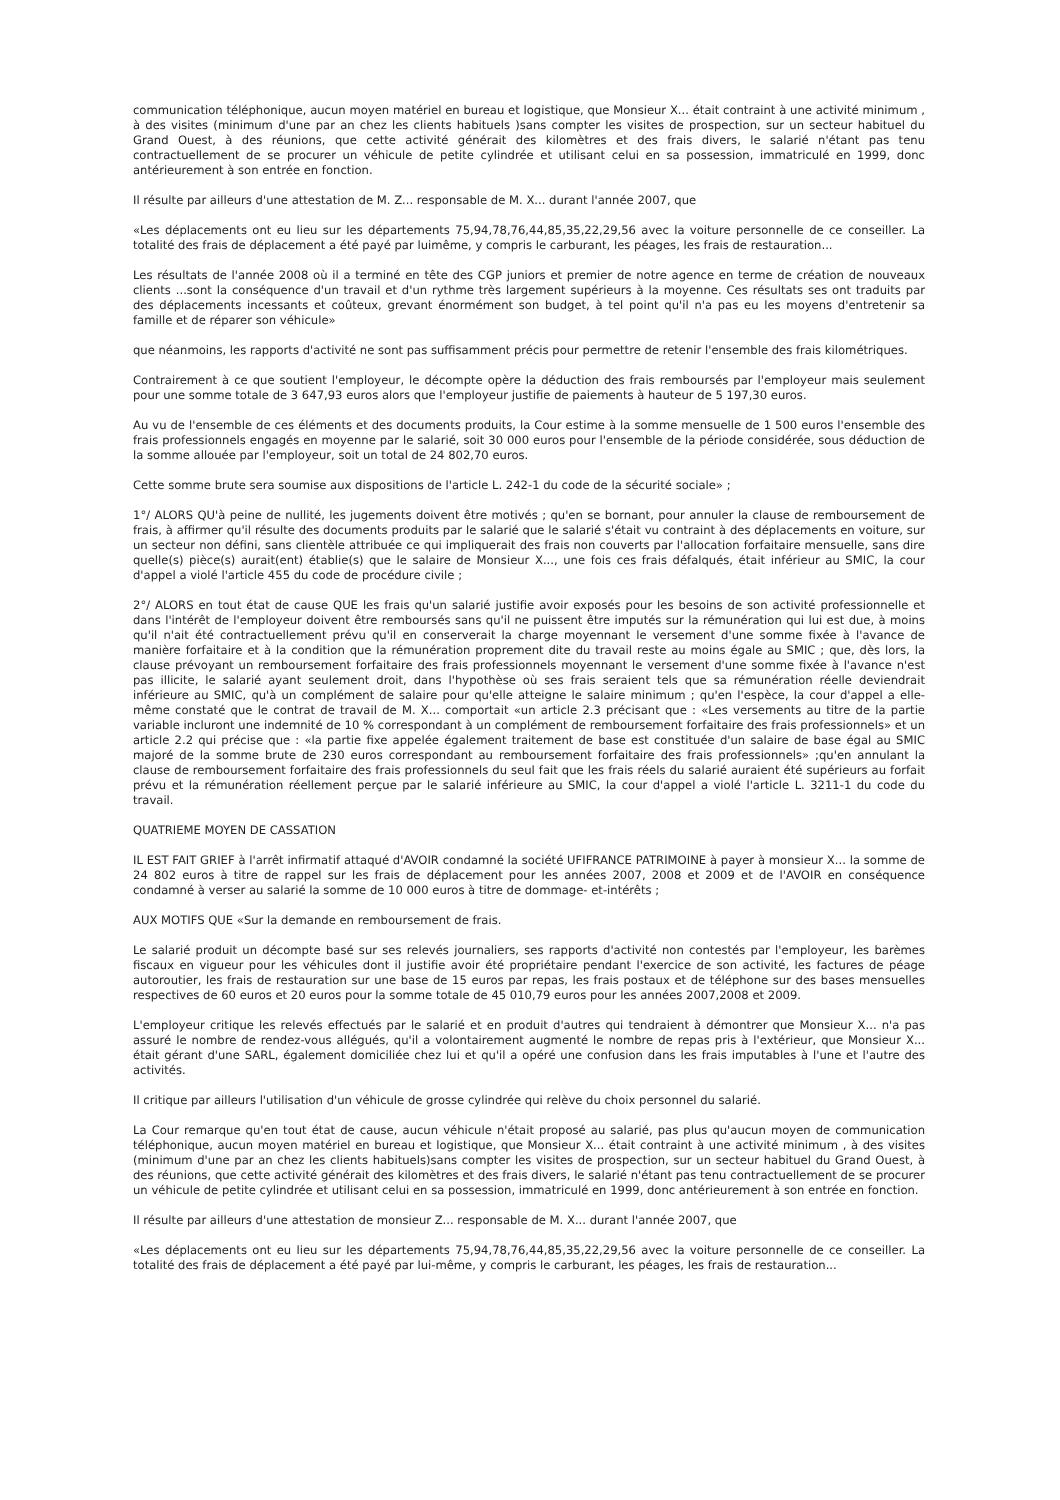communication téléphonique, aucun moyen matériel en bureau et logistique, que Monsieur X... était contraint à une activité minimum , à des visites (minimum d'une par an chez les clients habituels )sans compter les visites de prospection, sur un secteur habituel du Grand Ouest, à des réunions, que cette activité générait des kilomètres et des frais divers, le salarié n'étant pas tenu contractuellement de se procurer un véhicule de petite cylindrée et utilisant celui en sa possession, immatriculé en 1999, donc antérieurement à son entrée en fonction.
Il résulte par ailleurs d'une attestation de M. Z... responsable de M. X... durant l'année 2007, que
«Les déplacements ont eu lieu sur les départements 75,94,78,76,44,85,35,22,29,56 avec la voiture personnelle de ce conseiller. La totalité des frais de déplacement a été payé par luimême, y compris le carburant, les péages, les frais de restauration...
Les résultats de l'année 2008 où il a terminé en tête des CGP juniors et premier de notre agence en terme de création de nouveaux clients ...sont la conséquence d'un travail et d'un rythme très largement supérieurs à la moyenne. Ces résultats ses ont traduits par des déplacements incessants et coûteux, grevant énormément son budget, à tel point qu'il n'a pas eu les moyens d'entretenir sa famille et de réparer son véhicule»
que néanmoins, les rapports d'activité ne sont pas suffisamment précis pour permettre de retenir l'ensemble des frais kilométriques.
Contrairement à ce que soutient l'employeur, le décompte opère la déduction des frais remboursés par l'employeur mais seulement pour une somme totale de 3 647,93 euros alors que l'employeur justifie de paiements à hauteur de 5 197,30 euros.
Au vu de l'ensemble de ces éléments et des documents produits, la Cour estime à la somme mensuelle de 1 500 euros l'ensemble des frais professionnels engagés en moyenne par le salarié, soit 30 000 euros pour l'ensemble de la période considérée, sous déduction de la somme allouée par l'employeur, soit un total de 24 802,70 euros.
Cette somme brute sera soumise aux dispositions de l'article L. 242-1 du code de la sécurité sociale» ;
1°/ ALORS QU'à peine de nullité, les jugements doivent être motivés ; qu'en se bornant, pour annuler la clause de remboursement de frais, à affirmer qu'il résulte des documents produits par le salarié que le salarié s'était vu contraint à des déplacements en voiture, sur un secteur non défini, sans clientèle attribuée ce qui impliquerait des frais non couverts par l'allocation forfaitaire mensuelle, sans dire quelle(s) pièce(s) aurait(ent) établie(s) que le salaire de Monsieur X..., une fois ces frais défalqués, était inférieur au SMIC, la cour d'appel a violé l'article 455 du code de procédure civile ;
2°/ ALORS en tout état de cause QUE les frais qu'un salarié justifie avoir exposés pour les besoins de son activité professionnelle et dans l'intérêt de l'employeur doivent être remboursés sans qu'il ne puissent être imputés sur la rémunération qui lui est due, à moins qu'il n'ait été contractuellement prévu qu'il en conserverait la charge moyennant le versement d'une somme fixée à l'avance de manière forfaitaire et à la condition que la rémunération proprement dite du travail reste au moins égale au SMIC ; que, dès lors, la clause prévoyant un remboursement forfaitaire des frais professionnels moyennant le versement d'une somme fixée à l'avance n'est pas illicite, le salarié ayant seulement droit, dans l'hypothèse où ses frais seraient tels que sa rémunération réelle deviendrait inférieure au SMIC, qu'à un complément de salaire pour qu'elle atteigne le salaire minimum ; qu'en l'espèce, la cour d'appel a elle-même constaté que le contrat de travail de M. X... comportait «un article 2.3 précisant que : «Les versements au titre de la partie variable incluront une indemnité de 10 % correspondant à un complément de remboursement forfaitaire des frais professionnels» et un article 2.2 qui précise que : «la partie fixe appelée également traitement de base est constituée d'un salaire de base égal au SMIC majoré de la somme brute de 230 euros correspondant au remboursement forfaitaire des frais professionnels» ;qu'en annulant la clause de remboursement forfaitaire des frais professionnels du seul fait que les frais réels du salarié auraient été supérieurs au forfait prévu et la rémunération réellement perçue par le salarié inférieure au SMIC, la cour d'appel a violé l'article L. 3211-1 du code du travail.
QUATRIEME MOYEN DE CASSATION
IL EST FAIT GRIEF à l'arrêt infirmatif attaqué d'AVOIR condamné la société UFIFRANCE PATRIMOINE à payer à monsieur X... la somme de 24 802 euros à titre de rappel sur les frais de déplacement pour les années 2007, 2008 et 2009 et de l'AVOIR en conséquence condamné à verser au salarié la somme de 10 000 euros à titre de dommage- et-intérêts ;
AUX MOTIFS QUE «Sur la demande en remboursement de frais.
Le salarié produit un décompte basé sur ses relevés journaliers, ses rapports d'activité non contestés par l'employeur, les barèmes fiscaux en vigueur pour les véhicules dont il justifie avoir été propriétaire pendant l'exercice de son activité, les factures de péage autoroutier, les frais de restauration sur une base de 15 euros par repas, les frais postaux et de téléphone sur des bases mensuelles respectives de 60 euros et 20 euros pour la somme totale de 45 010,79 euros pour les années 2007,2008 et 2009.
L'employeur critique les relevés effectués par le salarié et en produit d'autres qui tendraient à démontrer que Monsieur X... n'a pas assuré le nombre de rendez-vous allégués, qu'il a volontairement augmenté le nombre de repas pris à l'extérieur, que Monsieur X... était gérant d'une SARL, également domiciliée chez lui et qu'il a opéré une confusion dans les frais imputables à l'une et l'autre des activités.
Il critique par ailleurs l'utilisation d'un véhicule de grosse cylindrée qui relève du choix personnel du salarié.
La Cour remarque qu'en tout état de cause, aucun véhicule n'était proposé au salarié, pas plus qu'aucun moyen de communication téléphonique, aucun moyen matériel en bureau et logistique, que Monsieur X... était contraint à une activité minimum , à des visites (minimum d'une par an chez les clients habituels)sans compter les visites de prospection, sur un secteur habituel du Grand Ouest, à des réunions, que cette activité générait des kilomètres et des frais divers, le salarié n'étant pas tenu contractuellement de se procurer un véhicule de petite cylindrée et utilisant celui en sa possession, immatriculé en 1999, donc antérieurement à son entrée en fonction.
Il résulte par ailleurs d'une attestation de monsieur Z... responsable de M. X... durant l'année 2007, que
«Les déplacements ont eu lieu sur les départements 75,94,78,76,44,85,35,22,29,56 avec la voiture personnelle de ce conseiller. La totalité des frais de déplacement a été payé par lui-même, y compris le carburant, les péages, les frais de restauration...